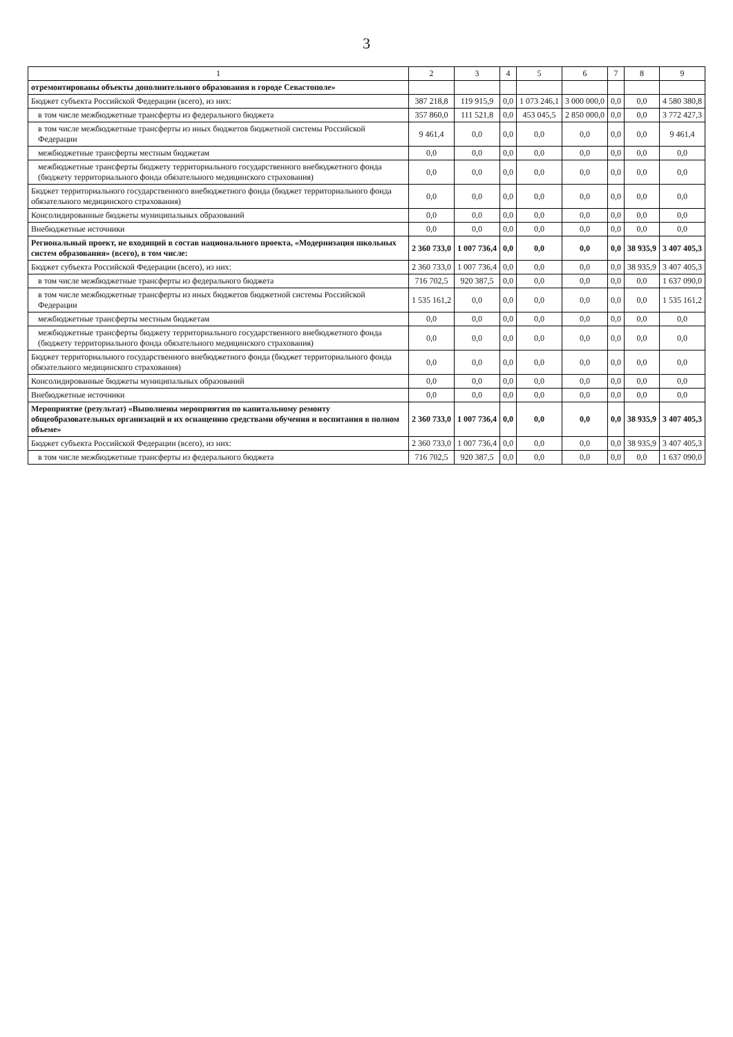3
| 1 | 2 | 3 | 4 | 5 | 6 | 7 | 8 | 9 |
| --- | --- | --- | --- | --- | --- | --- | --- | --- |
| отремонтированы объекты дополнительного образования в городе Севастополе» | | | | | | | | |
| Бюджет субъекта Российской Федерации (всего), из них: | 387 218,8 | 119 915,9 | 0,0 | 1 073 246,1 | 3 000 000,0 | 0,0 | 0,0 | 4 580 380,8 |
| в том числе межбюджетные трансферты из федерального бюджета | 357 860,0 | 111 521,8 | 0,0 | 453 045,5 | 2 850 000,0 | 0,0 | 0,0 | 3 772 427,3 |
| в том числе межбюджетные трансферты из иных бюджетов бюджетной системы Российской Федерации | 9 461,4 | 0,0 | 0,0 | 0,0 | 0,0 | 0,0 | 0,0 | 9 461,4 |
| межбюджетные трансферты местным бюджетам | 0,0 | 0,0 | 0,0 | 0,0 | 0,0 | 0,0 | 0,0 | 0,0 |
| межбюджетные трансферты бюджету территориального государственного внебюджетного фонда (бюджету территориального фонда обязательного медицинского страхования) | 0,0 | 0,0 | 0,0 | 0,0 | 0,0 | 0,0 | 0,0 | 0,0 |
| Бюджет территориального государственного внебюджетного фонда (бюджет территориального фонда обязательного медицинского страхования) | 0,0 | 0,0 | 0,0 | 0,0 | 0,0 | 0,0 | 0,0 | 0,0 |
| Консолидированные бюджеты муниципальных образований | 0,0 | 0,0 | 0,0 | 0,0 | 0,0 | 0,0 | 0,0 | 0,0 |
| Внебюджетные источники | 0,0 | 0,0 | 0,0 | 0,0 | 0,0 | 0,0 | 0,0 | 0,0 |
| Региональный проект, не входящий в состав национального проекта, «Модернизация школьных систем образования» (всего), в том числе: | 2 360 733,0 | 1 007 736,4 | 0,0 | 0,0 | 0,0 | 0,0 | 38 935,9 | 3 407 405,3 |
| Бюджет субъекта Российской Федерации (всего), из них: | 2 360 733,0 | 1 007 736,4 | 0,0 | 0,0 | 0,0 | 0,0 | 38 935,9 | 3 407 405,3 |
| в том числе межбюджетные трансферты из федерального бюджета | 716 702,5 | 920 387,5 | 0,0 | 0,0 | 0,0 | 0,0 | 0,0 | 1 637 090,0 |
| в том числе межбюджетные трансферты из иных бюджетов бюджетной системы Российской Федерации | 1 535 161,2 | 0,0 | 0,0 | 0,0 | 0,0 | 0,0 | 0,0 | 1 535 161,2 |
| межбюджетные трансферты местным бюджетам | 0,0 | 0,0 | 0,0 | 0,0 | 0,0 | 0,0 | 0,0 | 0,0 |
| межбюджетные трансферты бюджету территориального государственного внебюджетного фонда (бюджету территориального фонда обязательного медицинского страхования) | 0,0 | 0,0 | 0,0 | 0,0 | 0,0 | 0,0 | 0,0 | 0,0 |
| Бюджет территориального государственного внебюджетного фонда (бюджет территориального фонда обязательного медицинского страхования) | 0,0 | 0,0 | 0,0 | 0,0 | 0,0 | 0,0 | 0,0 | 0,0 |
| Консолидированные бюджеты муниципальных образований | 0,0 | 0,0 | 0,0 | 0,0 | 0,0 | 0,0 | 0,0 | 0,0 |
| Внебюджетные источники | 0,0 | 0,0 | 0,0 | 0,0 | 0,0 | 0,0 | 0,0 | 0,0 |
| Мероприятие (результат) «Выполнены мероприятия по капитальному ремонту общеобразовательных организаций и их оснащению средствами обучения и воспитания в полном объеме» | 2 360 733,0 | 1 007 736,4 | 0,0 | 0,0 | 0,0 | 0,0 | 38 935,9 | 3 407 405,3 |
| Бюджет субъекта Российской Федерации (всего), из них: | 2 360 733,0 | 1 007 736,4 | 0,0 | 0,0 | 0,0 | 0,0 | 38 935,9 | 3 407 405,3 |
| в том числе межбюджетные трансферты из федерального бюджета | 716 702,5 | 920 387,5 | 0,0 | 0,0 | 0,0 | 0,0 | 0,0 | 1 637 090,0 |